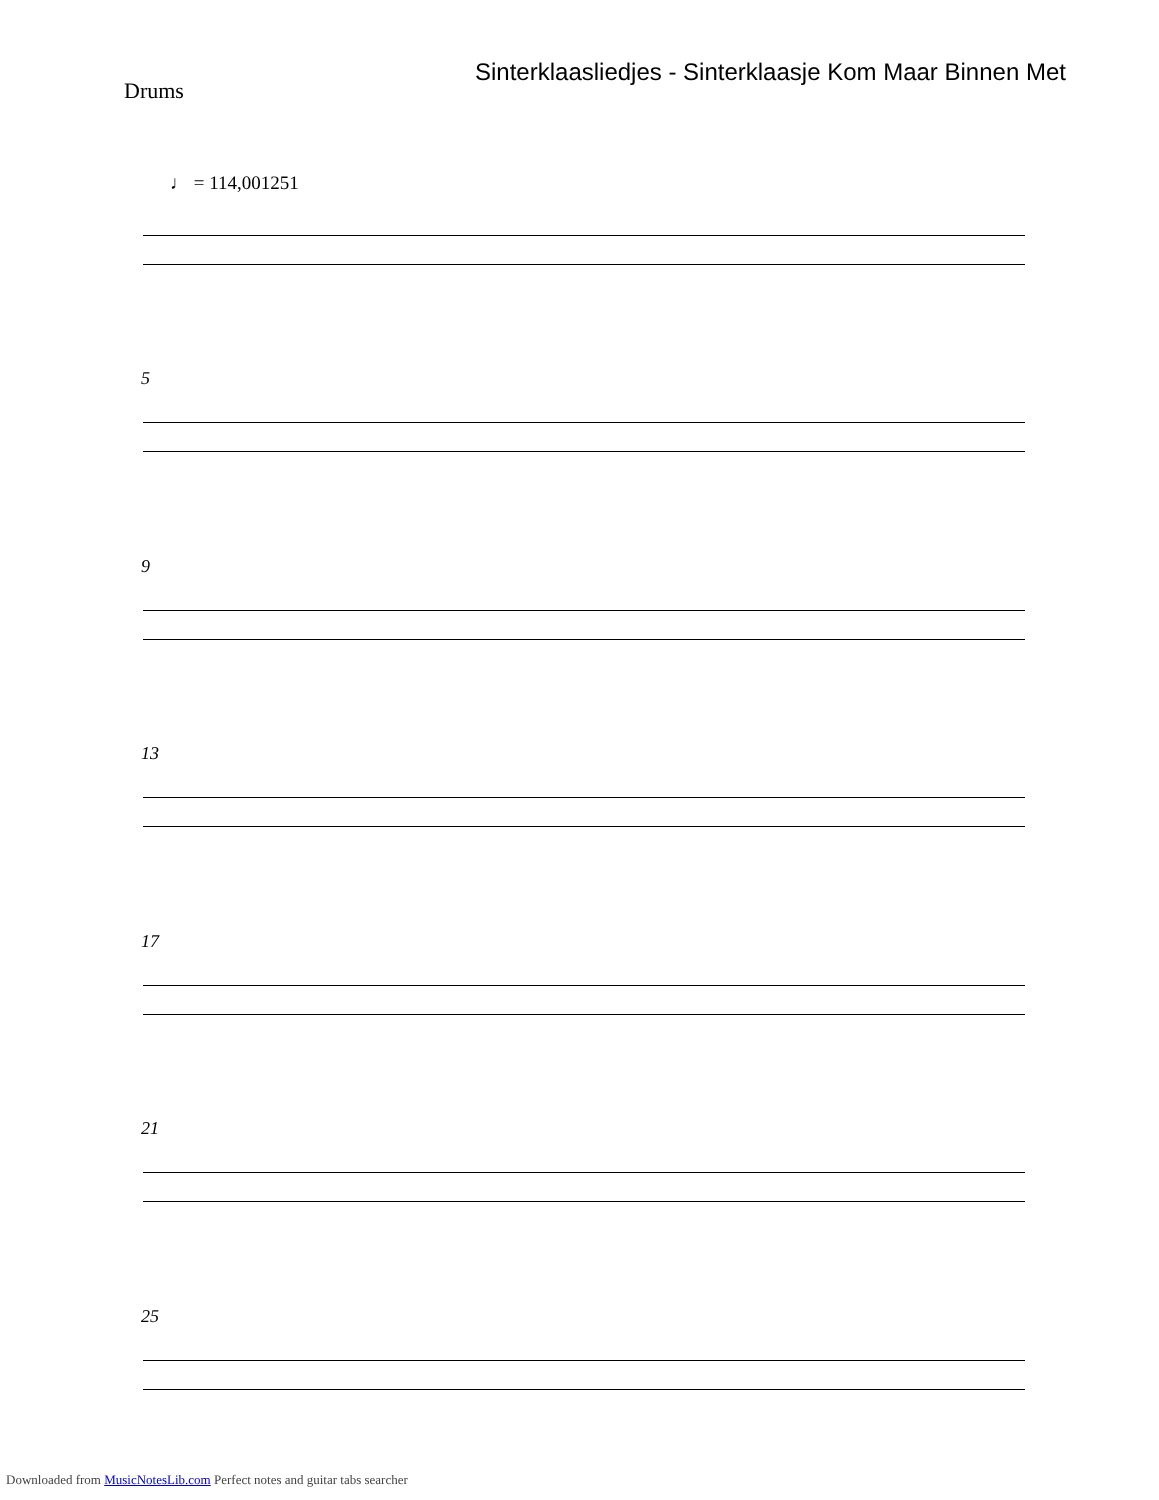Sinterklaasliedjes - Sinterklaasje Kom Maar Binnen Met
Drums
♩ = 114,001251
5
9
13
17
21
25
Downloaded from MusicNotesLib.com Perfect notes and guitar tabs searcher